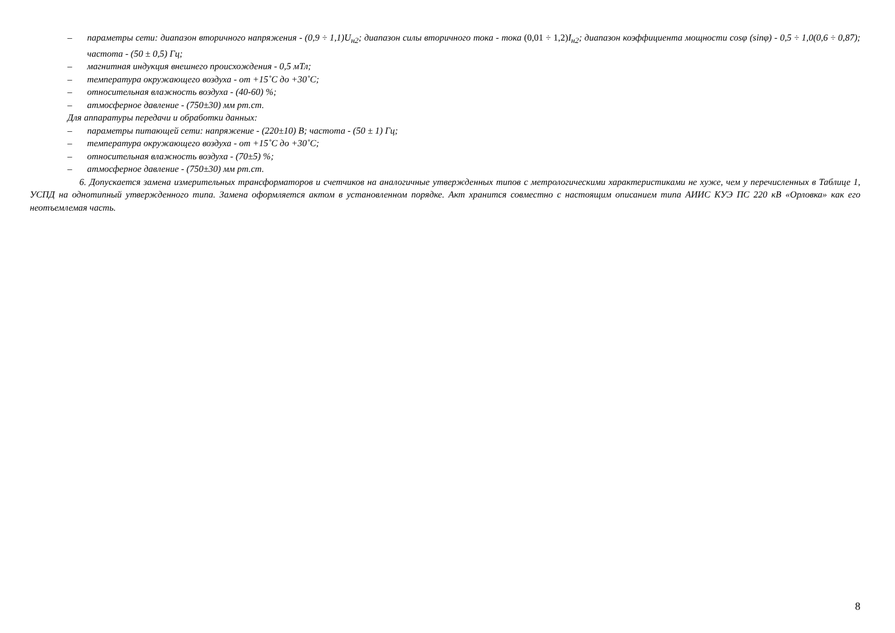– параметры сети: диапазон вторичного напряжения - (0,9 ÷ 1,1)U<sub>н2</sub>; диапазон силы вторичного тока - тока (0,01 ÷ 1,2) I<sub>н2</sub>; диапазон коэффициента мощности cosφ (sinφ) - 0,5 ÷ 1,0(0,6 ÷ 0,87); частота - (50 ± 0,5) Гц;
– магнитная индукция внешнего происхождения - 0,5 мТл;
– температура окружающего воздуха - от +15˚С до +30˚С;
– относительная влажность воздуха - (40-60) %;
– атмосферное давление - (750±30) мм рт.ст.
Для аппаратуры передачи и обработки данных:
– параметры питающей сети: напряжение - (220±10) В; частота - (50 ± 1) Гц;
– температура окружающего воздуха - от +15˚С до +30˚С;
– относительная влажность воздуха - (70±5) %;
– атмосферное давление - (750±30) мм рт.ст.
6. Допускается замена измерительных трансформаторов и счетчиков на аналогичные утвержденных типов с метрологическими характеристиками не хуже, чем у перечисленных в Таблице 1, УСПД на однотипный утвержденного типа. Замена оформляется актом в установленном порядке. Акт хранится совместно с настоящим описанием типа АИИС КУЭ ПС 220 кВ «Орловка» как его неотъемлемая часть.
8